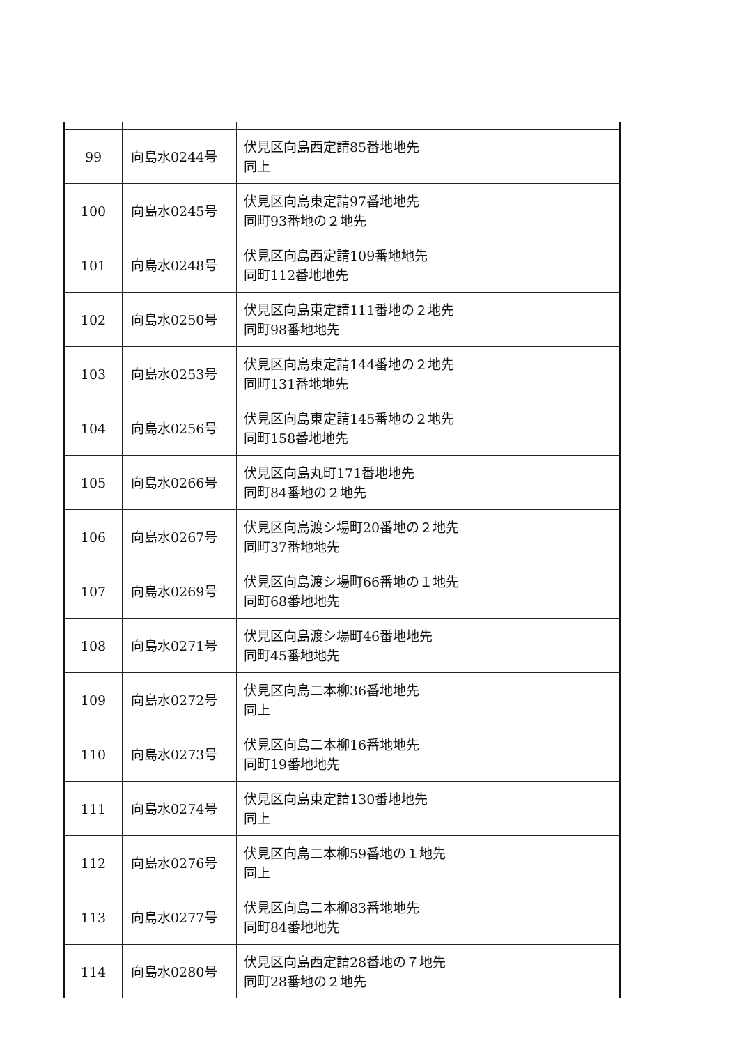| 99 | 向島水0244号 | 伏見区向島西定請85番地地先 同上 |
| 100 | 向島水0245号 | 伏見区向島東定請97番地地先 同町93番地の２地先 |
| 101 | 向島水0248号 | 伏見区向島西定請109番地地先 同町112番地地先 |
| 102 | 向島水0250号 | 伏見区向島東定請111番地の２地先 同町98番地地先 |
| 103 | 向島水0253号 | 伏見区向島東定請144番地の２地先 同町131番地地先 |
| 104 | 向島水0256号 | 伏見区向島東定請145番地の２地先 同町158番地地先 |
| 105 | 向島水0266号 | 伏見区向島丸町171番地地先 同町84番地の２地先 |
| 106 | 向島水0267号 | 伏見区向島渡シ場町20番地の２地先 同町37番地地先 |
| 107 | 向島水0269号 | 伏見区向島渡シ場町66番地の１地先 同町68番地地先 |
| 108 | 向島水0271号 | 伏見区向島渡シ場町46番地地先 同町45番地地先 |
| 109 | 向島水0272号 | 伏見区向島二本柳36番地地先 同上 |
| 110 | 向島水0273号 | 伏見区向島二本柳16番地地先 同町19番地地先 |
| 111 | 向島水0274号 | 伏見区向島東定請130番地地先 同上 |
| 112 | 向島水0276号 | 伏見区向島二本柳59番地の１地先 同上 |
| 113 | 向島水0277号 | 伏見区向島二本柳83番地地先 同町84番地地先 |
| 114 | 向島水0280号 | 伏見区向島西定請28番地の７地先 同町28番地の２地先 |